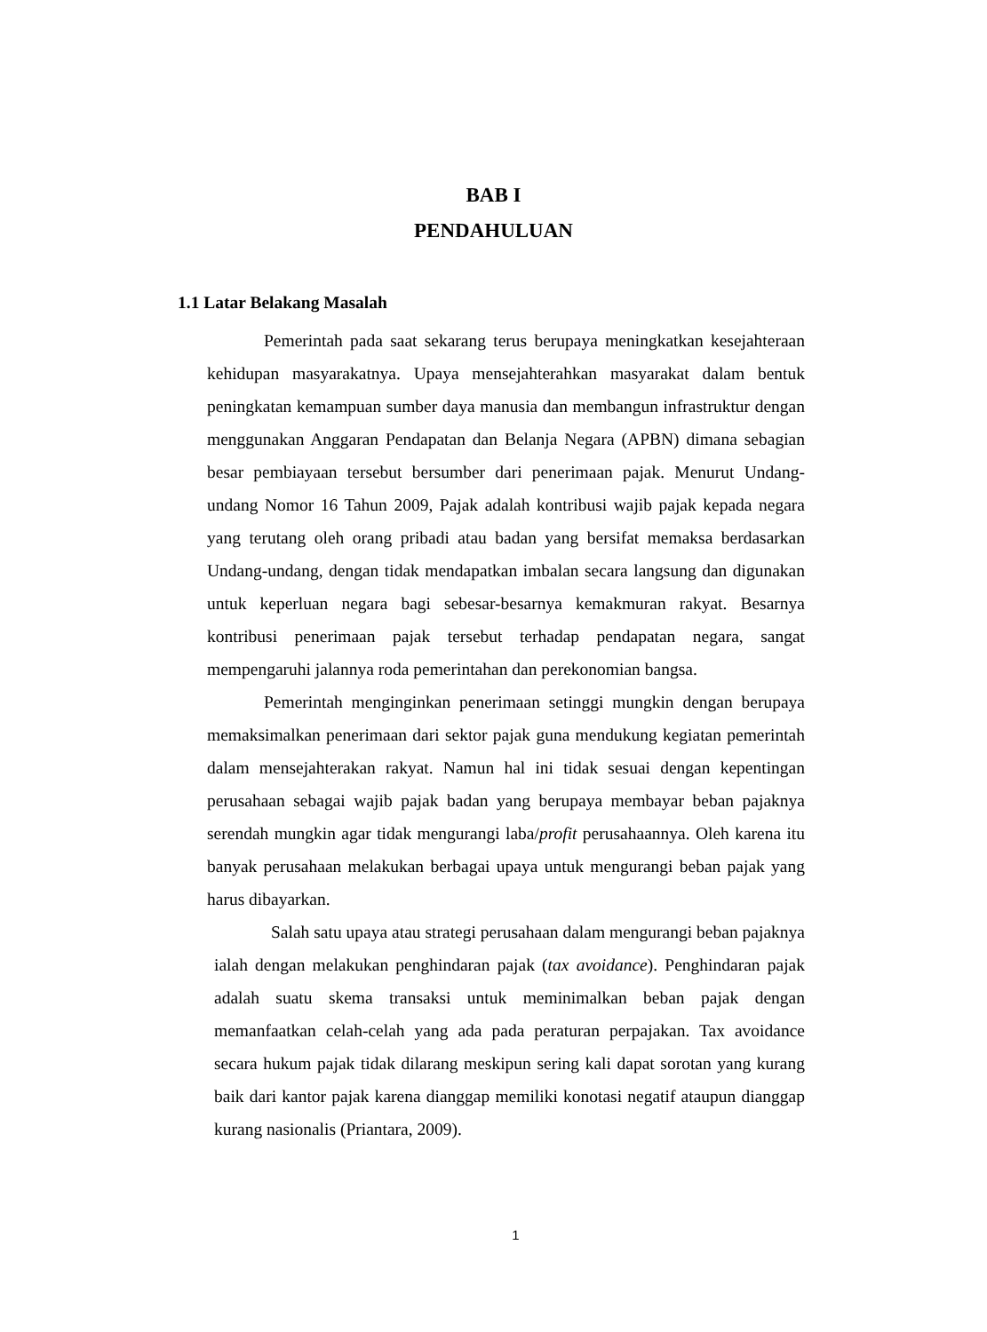BAB I
PENDAHULUAN
1.1 Latar Belakang Masalah
Pemerintah pada saat sekarang terus berupaya meningkatkan kesejahteraan kehidupan masyarakatnya. Upaya mensejahterahkan masyarakat dalam bentuk peningkatan kemampuan sumber daya manusia dan membangun infrastruktur dengan menggunakan Anggaran Pendapatan dan Belanja Negara (APBN) dimana sebagian besar pembiayaan tersebut bersumber dari penerimaan pajak. Menurut Undang-undang Nomor 16 Tahun 2009, Pajak adalah kontribusi wajib pajak kepada negara yang terutang oleh orang pribadi atau badan yang bersifat memaksa berdasarkan Undang-undang, dengan tidak mendapatkan imbalan secara langsung dan digunakan untuk keperluan negara bagi sebesar-besarnya kemakmuran rakyat. Besarnya kontribusi penerimaan pajak tersebut terhadap pendapatan negara, sangat mempengaruhi jalannya roda pemerintahan dan perekonomian bangsa.
Pemerintah menginginkan penerimaan setinggi mungkin dengan berupaya memaksimalkan penerimaan dari sektor pajak guna mendukung kegiatan pemerintah dalam mensejahterakan rakyat. Namun hal ini tidak sesuai dengan kepentingan perusahaan sebagai wajib pajak badan yang berupaya membayar beban pajaknya serendah mungkin agar tidak mengurangi laba/profit perusahaannya. Oleh karena itu banyak perusahaan melakukan berbagai upaya untuk mengurangi beban pajak yang harus dibayarkan.
Salah satu upaya atau strategi perusahaan dalam mengurangi beban pajaknya ialah dengan melakukan penghindaran pajak (tax avoidance). Penghindaran pajak adalah suatu skema transaksi untuk meminimalkan beban pajak dengan memanfaatkan celah-celah yang ada pada peraturan perpajakan. Tax avoidance secara hukum pajak tidak dilarang meskipun sering kali dapat sorotan yang kurang baik dari kantor pajak karena dianggap memiliki konotasi negatif ataupun dianggap kurang nasionalis (Priantara, 2009).
1